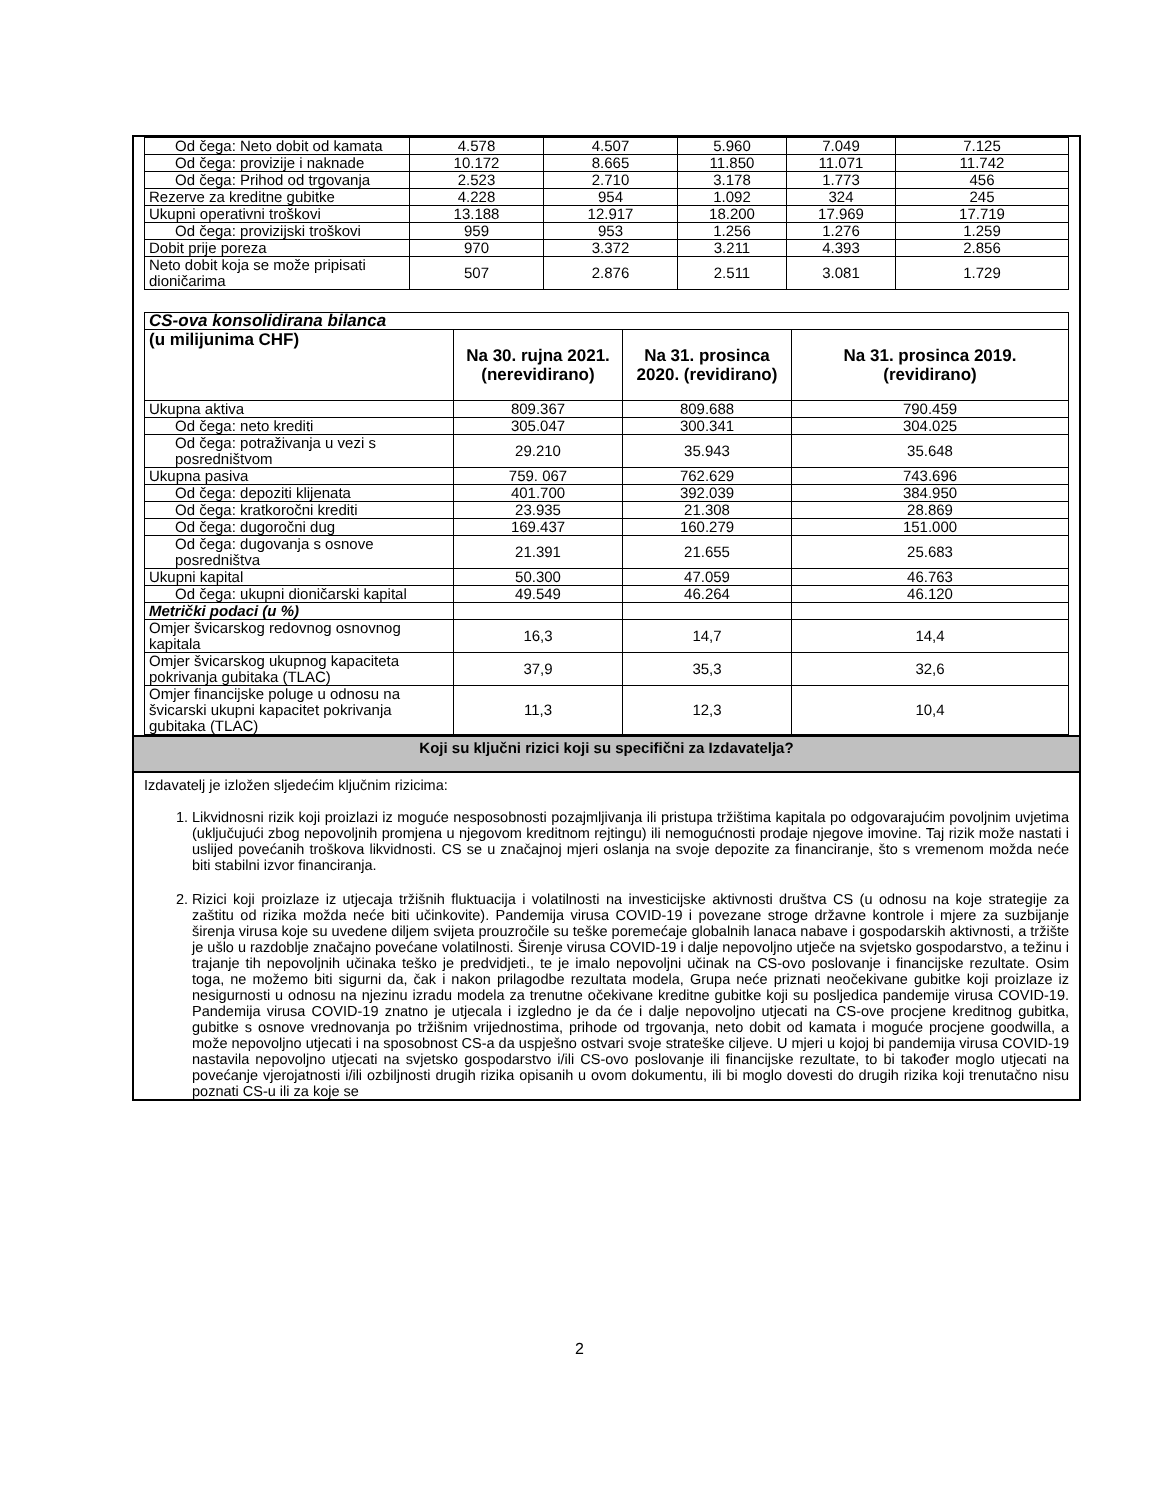| Od čega: Neto dobit od kamata | 4.578 | 4.507 | 5.960 | 7.049 | 7.125 |
| Od čega: provizije i naknade | 10.172 | 8.665 | 11.850 | 11.071 | 11.742 |
| Od čega: Prihod od trgovanja | 2.523 | 2.710 | 3.178 | 1.773 | 456 |
| Rezerve za kreditne gubitke | 4.228 | 954 | 1.092 | 324 | 245 |
| Ukupni operativni troškovi | 13.188 | 12.917 | 18.200 | 17.969 | 17.719 |
| Od čega: provizijski troškovi | 959 | 953 | 1.256 | 1.276 | 1.259 |
| Dobit prije poreza | 970 | 3.372 | 3.211 | 4.393 | 2.856 |
| Neto dobit koja se može pripisati dioničarima | 507 | 2.876 | 2.511 | 3.081 | 1.729 |
| CS-ova konsolidirana bilanca | | | |
| (u milijunima CHF) | Na 30. rujna 2021. (nerevidirano) | Na 31. prosinca 2020. (revidirano) | Na 31. prosinca 2019. (revidirano) |
| Ukupna aktiva | 809.367 | 809.688 | 790.459 |
| Od čega: neto krediti | 305.047 | 300.341 | 304.025 |
| Od čega: potraživanja u vezi s posredništvom | 29.210 | 35.943 | 35.648 |
| Ukupna pasiva | 759. 067 | 762.629 | 743.696 |
| Od čega: depoziti klijenata | 401.700 | 392.039 | 384.950 |
| Od čega: kratkoročni krediti | 23.935 | 21.308 | 28.869 |
| Od čega: dugoročni dug | 169.437 | 160.279 | 151.000 |
| Od čega: dugovanja s osnove posredništva | 21.391 | 21.655 | 25.683 |
| Ukupni kapital | 50.300 | 47.059 | 46.763 |
| Od čega: ukupni dioničarski kapital | 49.549 | 46.264 | 46.120 |
| Metrički podaci (u %) | | | |
| Omjer švicarskog redovnog osnovnog kapitala | 16,3 | 14,7 | 14,4 |
| Omjer švicarskog ukupnog kapaciteta pokrivanja gubitaka (TLAC) | 37,9 | 35,3 | 32,6 |
| Omjer financijske poluge u odnosu na švicarski ukupni kapacitet pokrivanja gubitaka (TLAC) | 11,3 | 12,3 | 10,4 |
Koji su ključni rizici koji su specifični za Izdavatelja?
Izdavatelj je izložen sljedećim ključnim rizicima:
1. Likvidnosni rizik koji proizlazi iz moguće nesposobnosti pozajmljivanja ili pristupa tržištima kapitala po odgovarajućim povoljnim uvjetima (uključujući zbog nepovoljnih promjena u njegovom kreditnom rejtingu) ili nemogućnosti prodaje njegove imovine. Taj rizik može nastati i uslijed povećanih troškova likvidnosti. CS se u značajnoj mjeri oslanja na svoje depozite za financiranje, što s vremenom možda neće biti stabilni izvor financiranja.
2. Rizici koji proizlaze iz utjecaja tržišnih fluktuacija i volatilnosti na investicijske aktivnosti društva CS (u odnosu na koje strategije za zaštitu od rizika možda neće biti učinkovite). Pandemija virusa COVID-19 i povezane stroge državne kontrole i mjere za suzbijanje širenja virusa koje su uvedene diljem svijeta prouzročile su teške poremećaje globalnih lanaca nabave i gospodarskih aktivnosti, a tržište je ušlo u razdoblje značajno povećane volatilnosti. Širenje virusa COVID-19 i dalje nepovoljno utječe na svjetsko gospodarstvo, a težinu i trajanje tih nepovoljnih učinaka teško je predvidjeti., te je imalo nepovoljni učinak na CS-ovo poslovanje i financijske rezultate. Osim toga, ne možemo biti sigurni da, čak i nakon prilagodbe rezultata modela, Grupa neće priznati neočekivane gubitke koji proizlaze iz nesigurnosti u odnosu na njezinu izradu modela za trenutne očekivane kreditne gubitke koji su posljedica pandemije virusa COVID-19. Pandemija virusa COVID-19 znatno je utjecala i izgledno je da će i dalje nepovoljno utjecati na CS-ove procjene kreditnog gubitka, gubitke s osnove vrednovanja po tržišnim vrijednostima, prihode od trgovanja, neto dobit od kamata i moguće procjene goodwilla, a može nepovoljno utjecati i na sposobnost CS-a da uspješno ostvari svoje strateške ciljeve. U mjeri u kojoj bi pandemija virusa COVID-19 nastavila nepovoljno utjecati na svjetsko gospodarstvo i/ili CS-ovo poslovanje ili financijske rezultate, to bi također moglo utjecati na povećanje vjerojatnosti i/ili ozbiljnosti drugih rizika opisanih u ovom dokumentu, ili bi moglo dovesti do drugih rizika koji trenutačno nisu poznati CS-u ili za koje se
2